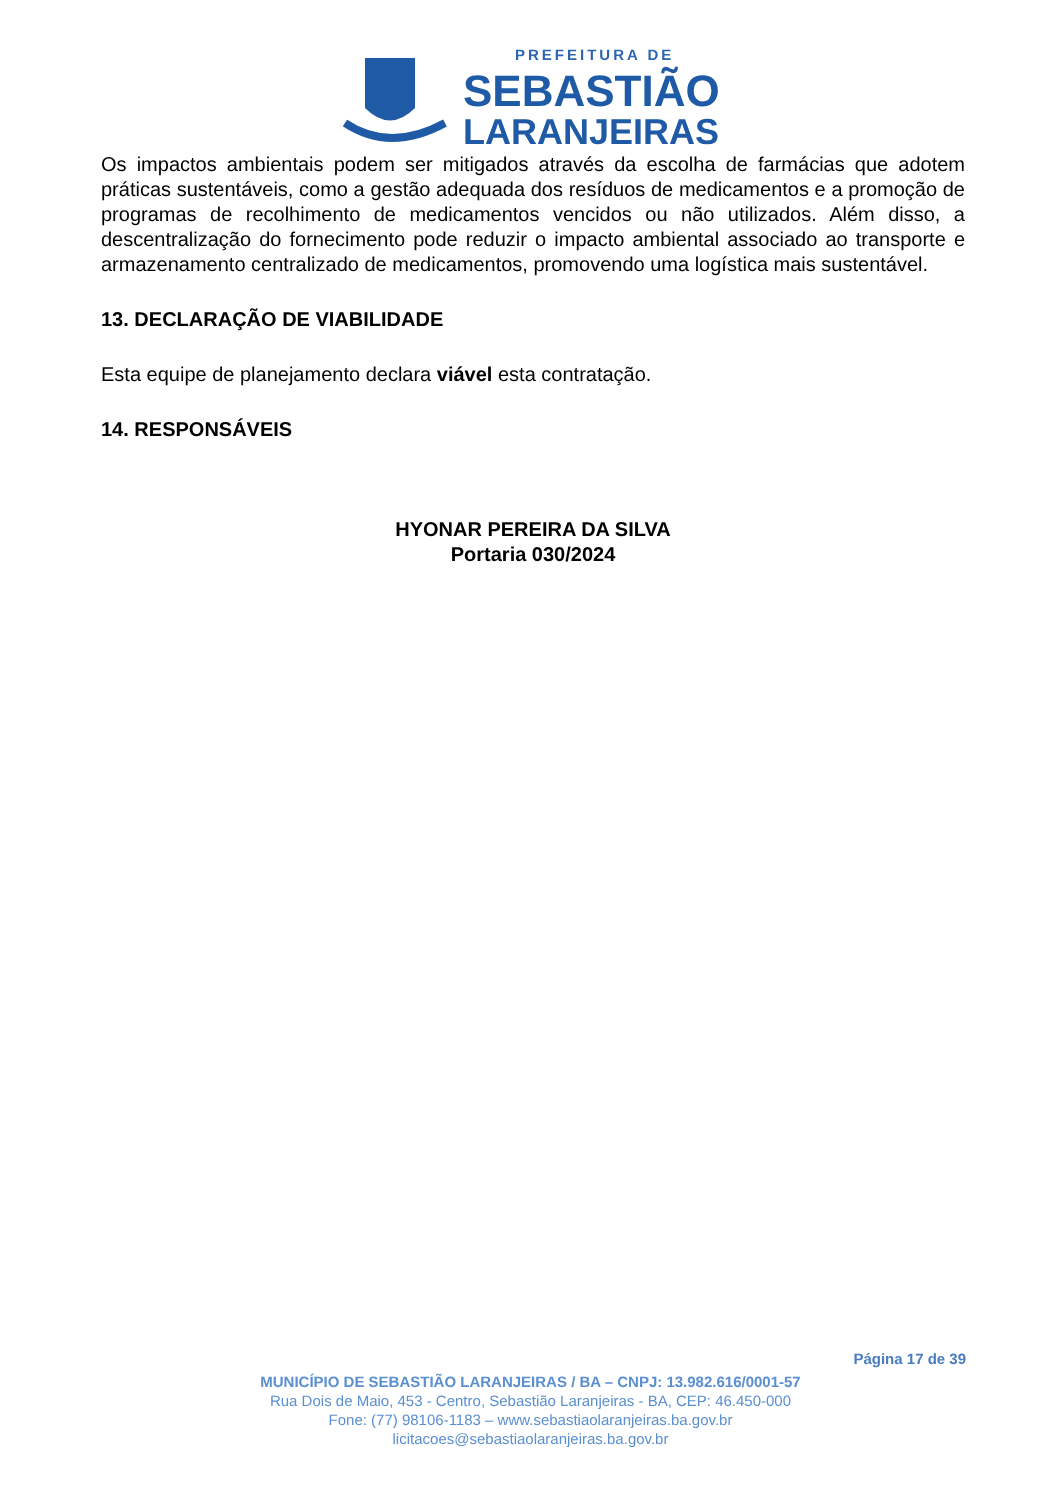PREFEITURA DE
SEBASTIÃO
LARANJEIRAS
Os impactos ambientais podem ser mitigados através da escolha de farmácias que adotem práticas sustentáveis, como a gestão adequada dos resíduos de medicamentos e a promoção de programas de recolhimento de medicamentos vencidos ou não utilizados. Além disso, a descentralização do fornecimento pode reduzir o impacto ambiental associado ao transporte e armazenamento centralizado de medicamentos, promovendo uma logística mais sustentável.
13. DECLARAÇÃO DE VIABILIDADE
Esta equipe de planejamento declara viável esta contratação.
14. RESPONSÁVEIS
HYONAR PEREIRA DA SILVA
Portaria 030/2024
Página 17 de 39
MUNICÍPIO DE SEBASTIÃO LARANJEIRAS / BA – CNPJ: 13.982.616/0001-57
Rua Dois de Maio, 453 - Centro, Sebastião Laranjeiras - BA, CEP: 46.450-000
Fone: (77) 98106-1183 – www.sebastiaolaranjeiras.ba.gov.br
licitacoes@sebastiaolaranjeiras.ba.gov.br